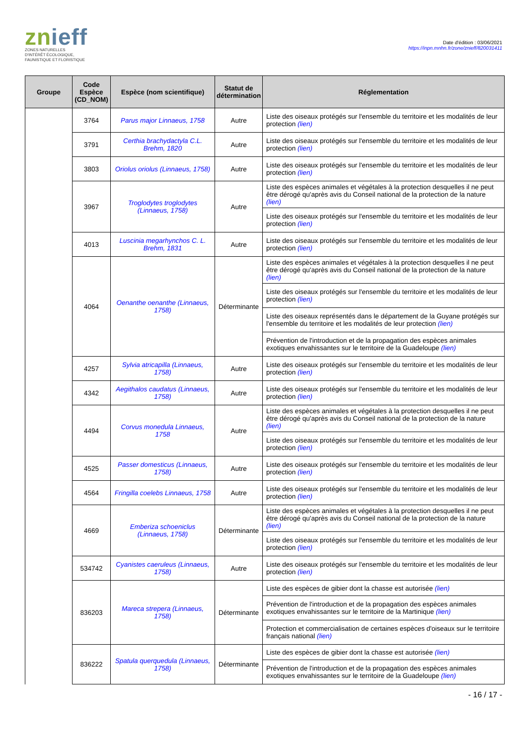znieff
ZONES NATURELLES
D'INTÉRÊT ÉCOLOGIQUE,
FAUNISTIQUE ET FLORISTIQUE
Date d'édition : 03/06/2021
https://inpn.mnhn.fr/zone/znieff/820031411
| Groupe | Code Espèce (CD_NOM) | Espèce (nom scientifique) | Statut de détermination | Réglementation |
| --- | --- | --- | --- | --- |
| | 3764 | Parus major Linnaeus, 1758 | Autre | Liste des oiseaux protégés sur l'ensemble du territoire et les modalités de leur protection (lien) |
| | 3791 | Certhia brachydactyla C.L. Brehm, 1820 | Autre | Liste des oiseaux protégés sur l'ensemble du territoire et les modalités de leur protection (lien) |
| | 3803 | Oriolus oriolus (Linnaeus, 1758) | Autre | Liste des oiseaux protégés sur l'ensemble du territoire et les modalités de leur protection (lien) |
| | 3967 | Troglodytes troglodytes (Linnaeus, 1758) | Autre | Liste des espèces animales et végétales à la protection desquelles il ne peut être dérogé qu'après avis du Conseil national de la protection de la nature (lien) |
| | | | | Liste des oiseaux protégés sur l'ensemble du territoire et les modalités de leur protection (lien) |
| | 4013 | Luscinia megarhynchos C. L. Brehm, 1831 | Autre | Liste des oiseaux protégés sur l'ensemble du territoire et les modalités de leur protection (lien) |
| | 4064 | Oenanthe oenanthe (Linnaeus, 1758) | Déterminante | Liste des espèces animales et végétales à la protection desquelles il ne peut être dérogé qu'après avis du Conseil national de la protection de la nature (lien) |
| | | | | Liste des oiseaux protégés sur l'ensemble du territoire et les modalités de leur protection (lien) |
| | | | | Liste des oiseaux représentés dans le département de la Guyane protégés sur l'ensemble du territoire et les modalités de leur protection (lien) |
| | | | | Prévention de l'introduction et de la propagation des espèces animales exotiques envahissantes sur le territoire de la Guadeloupe (lien) |
| | 4257 | Sylvia atricapilla (Linnaeus, 1758) | Autre | Liste des oiseaux protégés sur l'ensemble du territoire et les modalités de leur protection (lien) |
| | 4342 | Aegithalos caudatus (Linnaeus, 1758) | Autre | Liste des oiseaux protégés sur l'ensemble du territoire et les modalités de leur protection (lien) |
| | 4494 | Corvus monedula Linnaeus, 1758 | Autre | Liste des espèces animales et végétales à la protection desquelles il ne peut être dérogé qu'après avis du Conseil national de la protection de la nature (lien) |
| | | | | Liste des oiseaux protégés sur l'ensemble du territoire et les modalités de leur protection (lien) |
| | 4525 | Passer domesticus (Linnaeus, 1758) | Autre | Liste des oiseaux protégés sur l'ensemble du territoire et les modalités de leur protection (lien) |
| | 4564 | Fringilla coelebs Linnaeus, 1758 | Autre | Liste des oiseaux protégés sur l'ensemble du territoire et les modalités de leur protection (lien) |
| | 4669 | Emberiza schoeniclus (Linnaeus, 1758) | Déterminante | Liste des espèces animales et végétales à la protection desquelles il ne peut être dérogé qu'après avis du Conseil national de la protection de la nature (lien) |
| | | | | Liste des oiseaux protégés sur l'ensemble du territoire et les modalités de leur protection (lien) |
| | 534742 | Cyanistes caeruleus (Linnaeus, 1758) | Autre | Liste des oiseaux protégés sur l'ensemble du territoire et les modalités de leur protection (lien) |
| | 836203 | Mareca strepera (Linnaeus, 1758) | Déterminante | Liste des espèces de gibier dont la chasse est autorisée (lien) |
| | | | | Prévention de l'introduction et de la propagation des espèces animales exotiques envahissantes sur le territoire de la Martinique (lien) |
| | | | | Protection et commercialisation de certaines espèces d'oiseaux sur le territoire français national (lien) |
| | 836222 | Spatula querquedula (Linnaeus, 1758) | Déterminante | Liste des espèces de gibier dont la chasse est autorisée (lien) |
| | | | | Prévention de l'introduction et de la propagation des espèces animales exotiques envahissantes sur le territoire de la Guadeloupe (lien) |
- 16 / 17 -